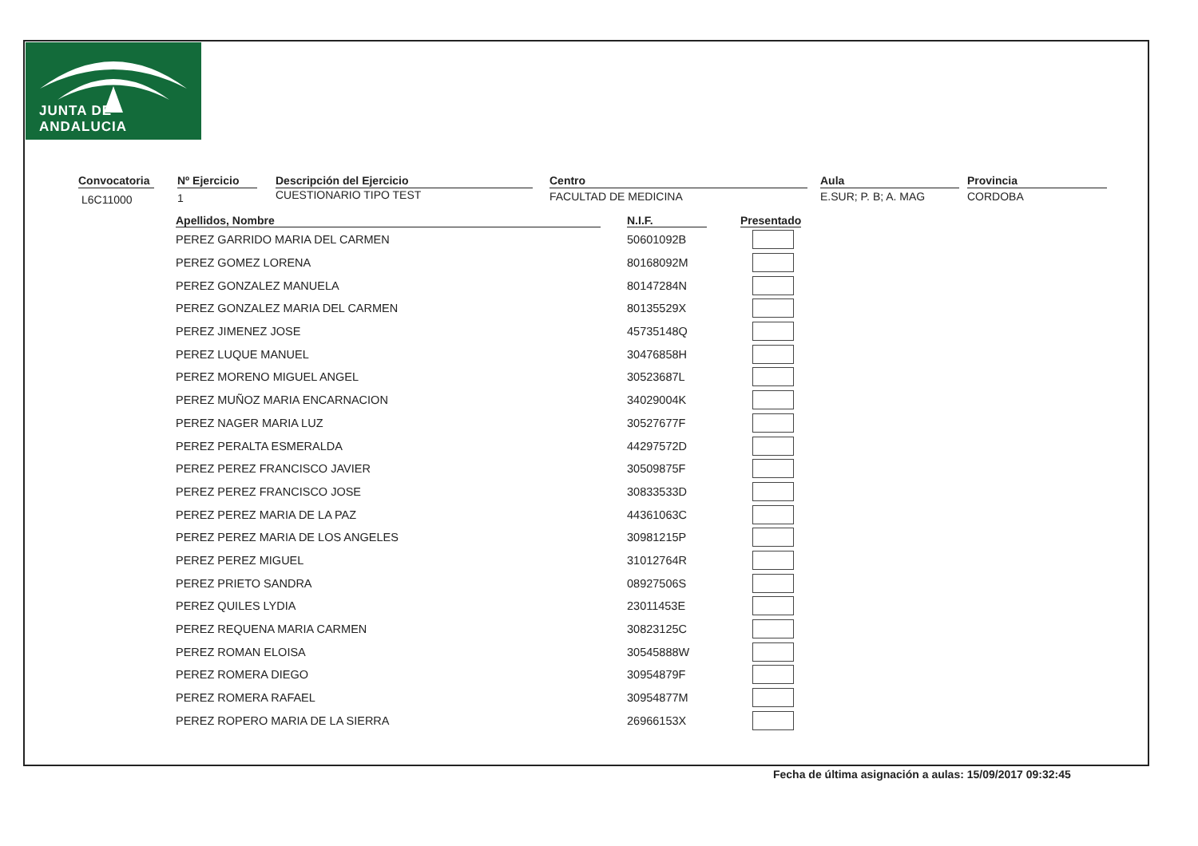JUNTA DE ANDALUCIA
Convocatoria
L6C11000
Nº Ejercicio
1
Descripción del Ejercicio
CUESTIONARIO TIPO TEST
Centro
FACULTAD DE MEDICINA
Aula
E.SUR; P. B; A. MAG
Provincia
CORDOBA
| Apellidos, Nombre | N.I.F. | Presentado |
| --- | --- | --- |
| PEREZ GARRIDO MARIA DEL CARMEN | 50601092B | |
| PEREZ GOMEZ LORENA | 80168092M | |
| PEREZ GONZALEZ MANUELA | 80147284N | |
| PEREZ GONZALEZ MARIA DEL CARMEN | 80135529X | |
| PEREZ JIMENEZ JOSE | 45735148Q | |
| PEREZ LUQUE MANUEL | 30476858H | |
| PEREZ MORENO MIGUEL ANGEL | 30523687L | |
| PEREZ MUÑOZ MARIA ENCARNACION | 34029004K | |
| PEREZ NAGER MARIA LUZ | 30527677F | |
| PEREZ PERALTA ESMERALDA | 44297572D | |
| PEREZ PEREZ FRANCISCO JAVIER | 30509875F | |
| PEREZ PEREZ FRANCISCO JOSE | 30833533D | |
| PEREZ PEREZ MARIA DE LA PAZ | 44361063C | |
| PEREZ PEREZ MARIA DE LOS ANGELES | 30981215P | |
| PEREZ PEREZ MIGUEL | 31012764R | |
| PEREZ PRIETO SANDRA | 08927506S | |
| PEREZ QUILES LYDIA | 23011453E | |
| PEREZ REQUENA MARIA CARMEN | 30823125C | |
| PEREZ ROMAN ELOISA | 30545888W | |
| PEREZ ROMERA DIEGO | 30954879F | |
| PEREZ ROMERA RAFAEL | 30954877M | |
| PEREZ ROPERO MARIA DE LA SIERRA | 26966153X | |
Fecha de última asignación a aulas: 15/09/2017 09:32:45